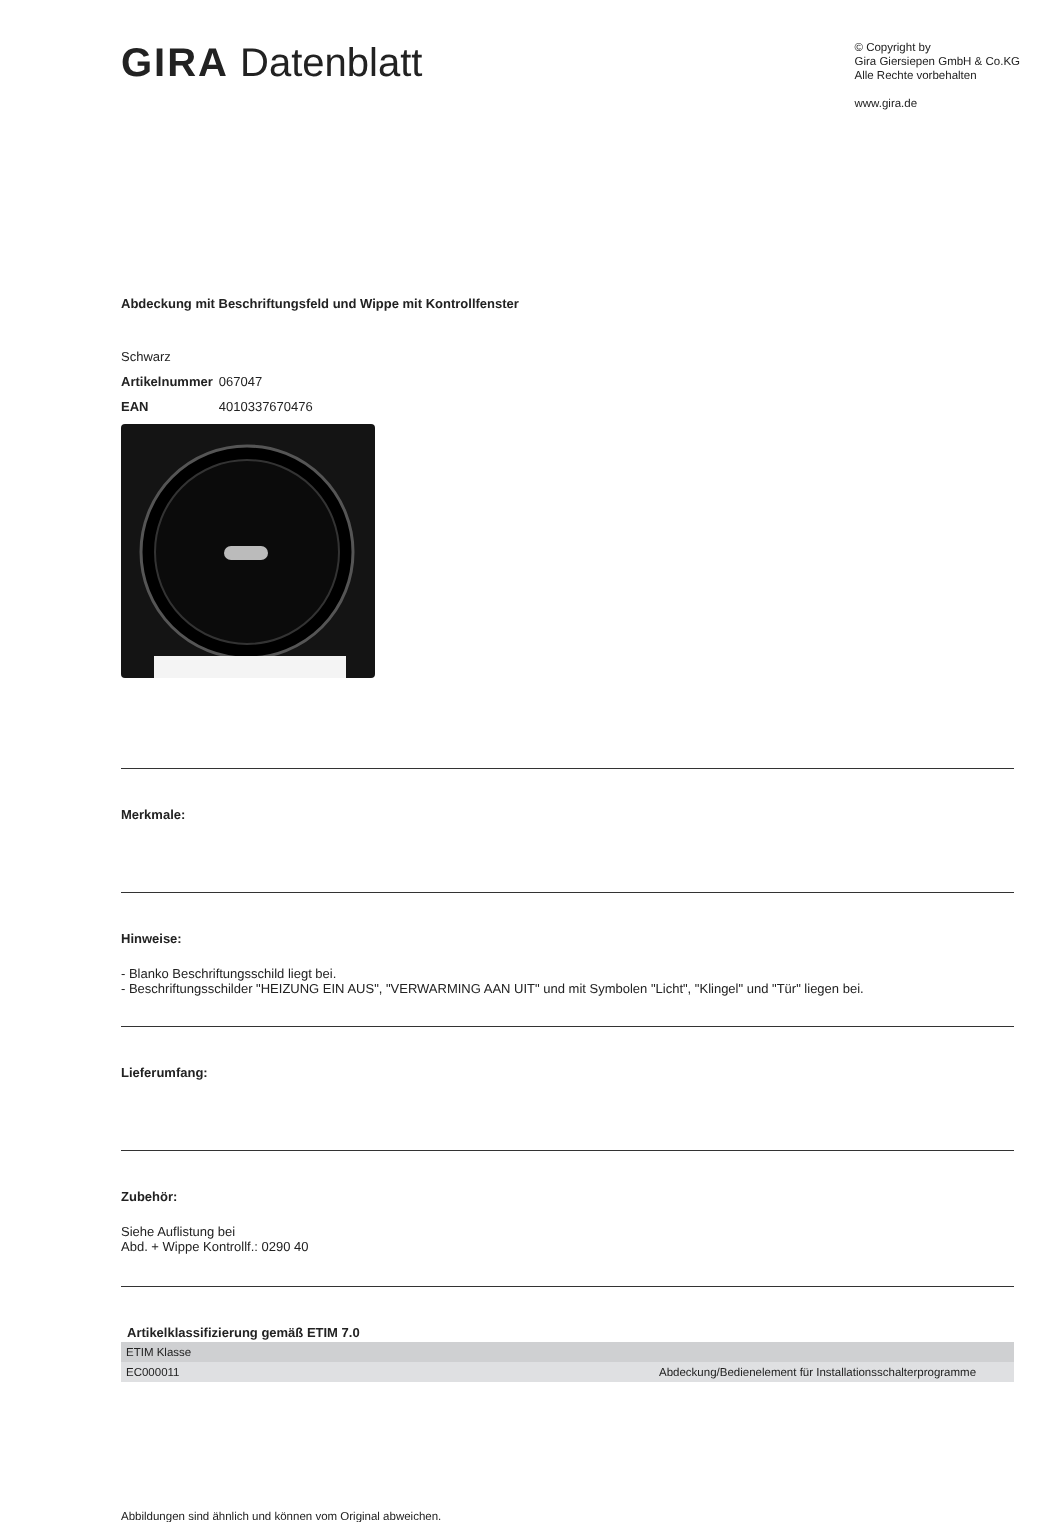GIRA Datenblatt
© Copyright by
Gira Giersiepen GmbH & Co.KG
Alle Rechte vorbehalten
www.gira.de
Abdeckung mit Beschriftungsfeld und Wippe mit Kontrollfenster
Schwarz
| Artikelnummer | 067047 |
| EAN | 4010337670476 |
Merkmale:
Hinweise:
- Blanko Beschriftungsschild liegt bei.
- Beschriftungsschilder "HEIZUNG EIN AUS", "VERWARMING AAN UIT" und mit Symbolen "Licht", "Klingel" und "Tür" liegen bei.
Lieferumfang:
Zubehör:
Siehe Auflistung bei
Abd. + Wippe Kontrollf.: 0290 40
Artikelklassifizierung gemäß ETIM 7.0
| ETIM Klasse | |
| EC000011 | Abdeckung/Bedienelement für Installationsschalterprogramme |
Abbildungen sind ähnlich und können vom Original abweichen.